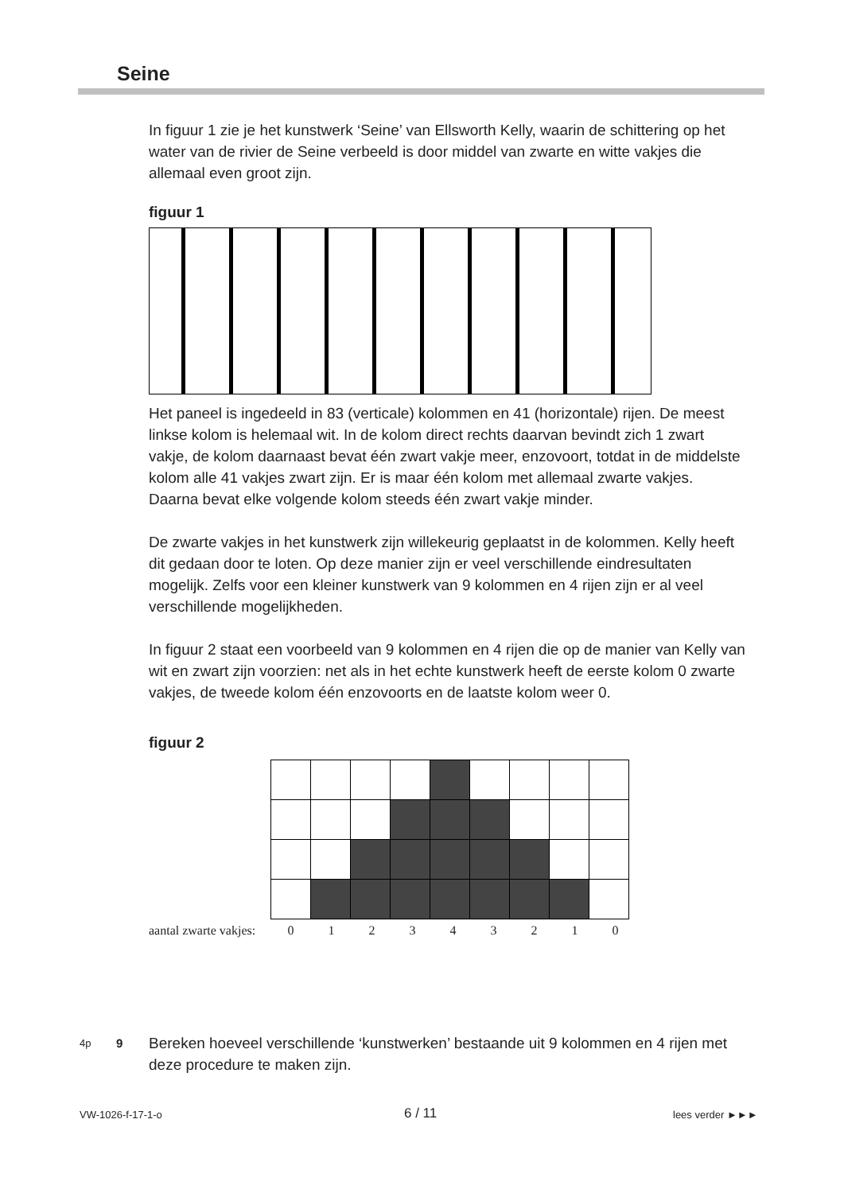Seine
In figuur 1 zie je het kunstwerk ‘Seine’ van Ellsworth Kelly, waarin de schittering op het water van de rivier de Seine verbeeld is door middel van zwarte en witte vakjes die allemaal even groot zijn.
figuur 1
Het paneel is ingedeeld in 83 (verticale) kolommen en 41 (horizontale) rijen. De meest linkse kolom is helemaal wit. In de kolom direct rechts daarvan bevindt zich 1 zwart vakje, de kolom daarnaast bevat één zwart vakje meer, enzovoort, totdat in de middelste kolom alle 41 vakjes zwart zijn. Er is maar één kolom met allemaal zwarte vakjes. Daarna bevat elke volgende kolom steeds één zwart vakje minder.
De zwarte vakjes in het kunstwerk zijn willekeurig geplaatst in de kolommen. Kelly heeft dit gedaan door te loten. Op deze manier zijn er veel verschillende eindresultaten mogelijk. Zelfs voor een kleiner kunstwerk van 9 kolommen en 4 rijen zijn er al veel verschillende mogelijkheden.
In figuur 2 staat een voorbeeld van 9 kolommen en 4 rijen die op de manier van Kelly van wit en zwart zijn voorzien: net als in het echte kunstwerk heeft de eerste kolom 0 zwarte vakjes, de tweede kolom één enzovoorts en de laatste kolom weer 0.
figuur 2
aantal zwarte vakjes: 0 1 2 3 4 3 2 1 0
4p 9 Bereken hoeveel verschillende ‘kunstwerken’ bestaande uit 9 kolommen en 4 rijen met deze procedure te maken zijn.
VW-1026-f-17-1-o 6 / 11 lees verder ►►►